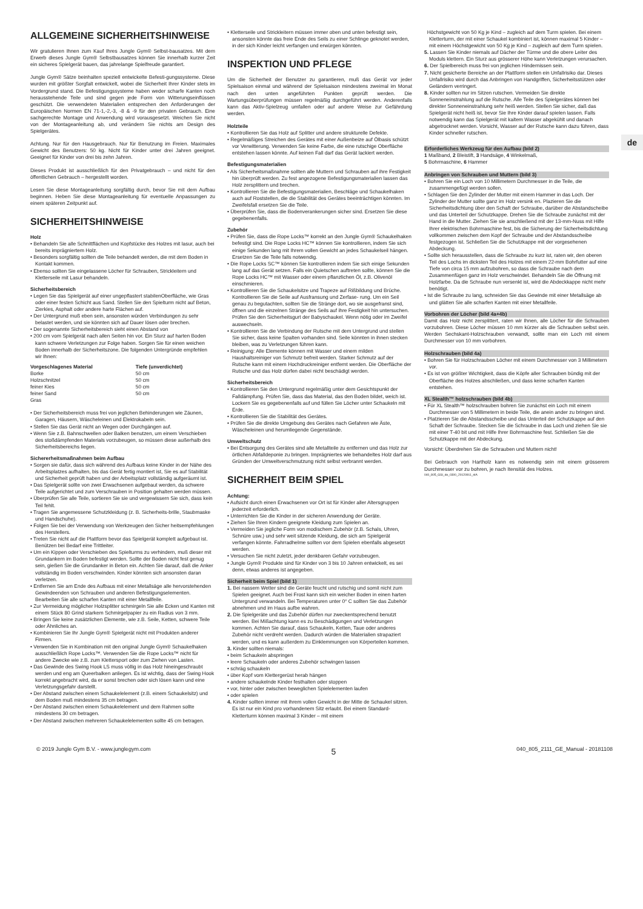de
ALLGEMEINE SICHERHEITSHINWEISE
Wir gratulieren Ihnen zum Kauf Ihres Jungle Gym® Selbst-bausatzes. Mit dem Erwerb dieses Jungle Gym® Selbstbausatzes können Sie innerhalb kurzer Zeit ein sicheres Spielgerät bauen, das jahrelange Spielfreude garantiert.
Jungle Gym® Sätze beinhalten speziell entwickelte Befesti-gungssysteme. Diese wurden mit größter Sorgfalt entwickelt, wobei die Sicherheit Ihrer Kinder stets im Vordergrund stand. Die Befestigungssysteme haben weder scharfe Kanten noch herausstehende Teile und sind gegen jede Form von Witterungseinflüssen geschützt. Die verwendeten Materialien entsprechen den Anforderungen der Europäischen Normen EN 71-1,-2,-3, -8 & -9 für den privaten Gebrauch. Eine sachgerechte Montage und Anwendung wird vorausgesetzt. Weichen Sie nicht von der Montageanleitung ab, und verändern Sie nichts am Design des Spielgerätes.
Achtung. Nur für den Hausgebrauch. Nur für Benutzung im Freien. Maximales Gewicht des Benutzers: 50 kg. Nicht für Kinder unter drei Jahren geeignet. Geeignet für Kinder von drei bis zehn Jahren.
Dieses Produkt ist ausschließlich für den Privatgebrauch – und nicht für den öffentlichen Gebrauch – hergestellt worden.
Lesen Sie diese Montageanleitung sorgfältig durch, bevor Sie mit dem Aufbau beginnen. Heben Sie diese Montageanleitung für eventuelle Anpassungen zu einem späteren Zeitpunkt auf.
SICHERHEITSHINWEISE
Holz
• Behandeln Sie alle Schnittflächen und Kopfstücke des Holzes mit lasur, auch bei bereits imprägniertem Holz.
• Besonders sorgfältig sollten die Teile behandelt werden, die mit dem Boden in Kontakt kommen.
• Ebenso sollten Sie eingelassene Löcher für Schrauben, Strickleitern und Kletterseile mit Lasur behandeln.
Sicherheitsbereich
• Legen Sie das Spielgerät auf einer ungepflastert stabilenOberfläche, wie Gras oder einer festen Schicht aus Sand. Stellen Sie den Spielturm nicht auf Beton, Zierkies, Asphalt oder andere harte Flächen auf.
• Der Untergrund muß eben sein, ansonsten würden Verbindungen zu sehr belastet werden, und sie könnten sich auf Dauer lösen oder brechen.
• Der sogenannte Sicherheitsbereich sieht einen Abstand von
• 200 cm vom Spielgerät nach allen Seiten hin vor. Ein Sturz auf harten Boden kann schwere Verletzungen zur Folge haben. Sorgen Sie für einen weichen Boden innerhalb der Sicherheitszone. Die folgenden Untergründe empfehlen wir Ihnen:
| Vorgeschlagenes Material | Tiefe (unverdichtet) |
| --- | --- |
| Borke | 50 cm |
| Holzschnitzel | 50 cm |
| feiner Kies | 50 cm |
| feiner Sand | 50 cm |
| Gras | |
• Der Sicherheitsbereich muss frei von jeglichen Behinderungen wie Zäunen, Garagen, Häusern, Wäscheleinen und Elektrokabeln sein.
• Stellen Sie das Gerät nicht an Wegen oder Durchgängen auf.
• Wenn Sie z.B. Bahnschwellen oder Balken benutzen, um einem Verschieben des stoßdämpfenden Materials vorzubeugen, so müssen diese außerhalb des Sicherheitsbereichs liegen.
Sichererheitsmaßnahmen beim Aufbau
• Sorgen sie dafür, dass sich während des Aufbaus keine Kinder in der Nähe des Arbeitsplatzes aufhalten, bis das Gerät fertig montiert ist, Sie es auf Stabilität und Sicherheit geprüft haben und der Arbeitsplatz vollständig aufgeräumt ist.
• Das Spielgerät sollte von zwei Erwachsenen aufgebaut werden, da schwere Teile aufgerichtet und zum Verschrauben in Position gehalten werden müssen.
• Überprüfen Sie alle Teile, sortieren Sie sie und vergewissern Sie sich, dass kein Teil fehlt.
• Tragen Sie angemessene Schutzkleidung (z. B. Sicherheits-brille, Staubmaske und Handschuhe).
• Folgen Sie bei der Verwendung von Werkzeugen den Sicher heitsempfehlungen des Herstellers.
• Treten Sie nicht auf die Plattform bevor das Spielgerät komplett aufgebaut ist. Benützen bei Bedarf eine Trittleiter.
• Um ein Kippen oder Verschieben des Spielturms zu verhindern, muß dieser mit Grundankern im Boden befestigt werden. Sollte der Boden nicht fest genug sein, gießen Sie die Grundanker in Beton ein. Achten Sie darauf, daß die Anker vollständig im Boden verschwinden. Kinder könnten sich ansonsten daran verletzen.
• Entfernen Sie am Ende des Aufbaus mit einer Metallsäge alle hervorstehenden Gewindeenden von Schrauben und anderen Befestigungselementen. Bearbeiten Sie alle scharfen Kanten mit einer Metallfeile.
• Zur Vermeidung möglicher Holzsplitter schmirgeln Sie alle Ecken und Kanten mit einem Stück 80 Grind starkem Schmirgelpapier zu ein Radius von 3 mm.
• Bringen Sie keine zusätzlichen Elemente, wie z.B. Seile, Ketten, schwere Teile oder Ähnliches an.
• Kombinieren Sie Ihr Jungle Gym® Spielgerät nicht mit Produkten anderer Firmen.
• Verwenden Sie in Kombination mit den original Jungle Gym® Schaukelhaken ausschließlich Rope Locks™. Verwenden Sie die Rope Locks™ nicht für andere Zwecke wie z.B. zum Klettersport oder zum Ziehen von Lasten.
• Das Gewinde des Swing Hook LS muss völlig in das Holz hineingeschraubt werden und eng am Queerbalken anliegen. Es ist wichtig, dass der Swing Hook korrekt angebracht wird, da er sonst brechen oder sich lösen kann und eine Verletzungsgefahr darstellt.
• Der Abstand zwischen einem Schaukelelement (z.B. einem Schaukelsitz) und dem Boden muß mindestens 35 cm betragen.
• Der Abstand zwischen einem Schaukelelement und dem Rahmen sollte mindestens 30 cm betragen.
• Der Abstand zwischen mehreren Schaukelelementen sollte 45 cm betragen.
• Kletterseile und Strickleitern müssen immer oben und unten befestigt sein, ansonsten könnte das freie Ende des Seils zu einer Schlinge geknotet werden, in der sich Kinder leicht verfangen und erwürgen könnten.
INSPEKTION UND PFLEGE
Um die Sicherheit der Benutzer zu garantieren, muß das Gerät vor jeder Spielsaison einmal und während der Spielsaison mindestens zweimal im Monat nach den unten angeführten Punkten geprüft werden. Die Wartungsüberprüfungen müssen regelmäßig durchgeführt werden. Anderenfalls kann das Aktiv-Spielzeug umfallen oder auf andere Weise zur Gefährdung werden.
Holzteile
• Kontrollieren Sie das Holz auf Splitter und andere strukturelle Defekte.
• Regelmäßiges Streichen des Gerätes mit einer Außenbeize auf Ölbasis schützt vor Verwitterung. Verwenden Sie keine Farbe, die eine rutschige Oberfläche entstehen lassen könnte. Auf keinen Fall darf das Gerät lackiert werden.
Befestigungsmaterialien
• Als Sicherheitsmaßnahme sollten alle Muttern und Schrauben auf ihre Festigkeit hin überprüft werden. Zu fest angezogene Befestigungsmaterialien lassen das Holz zersplittern und brechen.
• Kontrollieren Sie die Befestigungsmaterialien, Beschläge und Schaukelhaken auch auf Roststellen, die die Stabilität des Gerätes beeinträchtigen könnten. Im Zweifelsfall ersetzen Sie die Teile.
• Überprüfen Sie, dass die Bodenverankerungen sicher sind. Ersetzen Sie diese gegebenenfalls.
Zubehör
• Prüfen Sie, dass die Rope Locks™ korrekt an den Jungle Gym® Schaukelhaken befestigt sind. Die Rope Locks HC™ können Sie kontrollieren, indem Sie sich einige Sekunden lang mit Ihrem vollen Gewicht an jedes Schaukelseil hängen. Ersetzen Sie die Teile falls notwendig.
• Die Rope Locks SC™ können Sie kontrollieren indem Sie sich einige Sekunden lang auf das Gerät setzen. Falls ein Quietschen auftreten sollte, können Sie die Rope Locks HC™ mit Wasser oder einem pflanzlichen Öl, z.B. Olivenöl einschmieren.
• Kontrollieren Sie die Schaukelsitze und Trapeze auf Rißbildung und Brüche. Kontrollieren Sie die Seile auf Ausfransung und Zerfase- rung. Um ein Seil genau zu begutachten, sollten Sie die Stränge dort, wo sie ausgefranst sind, öffnen und die einzelnen Stränge des Seils auf ihre Festigkeit hin untersuchen. Prüfen Sie den Sicherheitsgurt der Babyschaukel. Wenn nötig oder im Zweifel auswechseln.
• Kontrollieren Sie die Verbindung der Rutsche mit dem Untergrund und stellen Sie sicher, dass keine Spalten vorhanden sind. Seile könnten in ihnen stecken bleiben, was zu Verletzungen führen kann.
• Reinigung: Alle Elemente können mit Wasser und einem milden Haushaltsreiniger von Schmutz befreit werden. Starker Schmutz auf der Rutsche kann mit einem Hochdruckreiniger entfernt werden. Die Oberfläche der Rutsche und das Holz dürfen dabei nicht beschädigt werden.
Sicherheitsbereich
• Kontrollieren Sie den Untergrund regelmäßig unter dem Gesichtspunkt der Falldämpfung. Prüfen Sie, dass das Material, das den Boden bildet, weich ist. Lockern Sie es gegebenenfalls auf und füllen Sie Löcher unter Schaukeln mit Erde.
• Kontrollieren Sie die Stabilität des Gerätes.
• Prüfen Sie die direkte Umgebung des Gerätes nach Gefahren wie Äste, Wäscheleinen und herumliegende Gegenstände.
Umweltschutz
• Bei Entsorgung des Gerätes sind alle Metallteile zu entfernen und das Holz zur örtlichen Abfalldeponie zu bringen. Imprägniertes wie behandeltes Holz darf aus Gründen der Umweltverschmutzung nicht selbst verbrannt werden.
SICHERHEIT BEIM SPIEL
Achtung:
• Aufsicht durch einen Erwachsenen vor Ort ist für Kinder aller Altersgruppen jederzeit erforderlich.
• Unterrichten Sie die Kinder in der sicheren Anwendung der Geräte.
• Ziehen Sie Ihren Kindern geeignete Kleidung zum Spielen an.
• Vermeiden Sie jegliche Form von modischem Zubehör (z.B. Schals, Uhren, Schnüre usw.) und sehr weit sitzende Kleidung, die sich am Spielgerät verfangen könnte. Fahrradhelme sollten vor dem Spielen ebenfalls abgesetzt werden.
• Versuchen Sie nicht zuletzt, jeder denkbaren Gefahr vorzubeugen.
• Jungle Gym® Produkte sind für Kinder von 3 bis 10 Jahren entwickelt, es sei denn, etwas anderes ist angegeben.
Sicherheit beim Spiel (bild 1)
1. Bei nassem Wetter sind die Geräte feucht und rutschig und somit nicht zum Spielen geeignet. Auch bei Frost kann sich ein weicher Boden in einen harten Untergrund verwandeln. Bei Temperaturen unter 0° C sollten Sie das Zubehör abnehmen und im Haus aufbe wahren.
2. Die Spielgeräte und das Zubehör dürfen nur zweckentsprechend benutzt werden. Bei Mißachtung kann es zu Beschädigungen und Verletzungen kommen. Achten Sie darauf, dass Schaukeln, Ketten, Taue oder anderes Zubehör nicht verdreht werden. Dadurch würden die Materialien strapaziert werden, und es kann außerdem zu Einklemmungen von Körperteilen kommen.
3. Kinder sollten niemals:
• beim Schaukeln abspringen
• leere Schaukeln oder anderes Zubehör schwingen lassen
• schräg schaukeln
• über Kopf vom Klettergerüst herab hängen
• andere schaukelnde Kinder festhalten oder stoppen
• vor, hinter oder zwischen beweglichen Spielelementen laufen
• oder spielen
4. Kinder sollten immer mit ihrem vollen Gewicht in der Mitte de Schaukel sitzen. Es ist nur ein Kind pro vorhandenem Sitz erlaubt. Bei einem Standard-Kletterturm können maximal 3 Kinder – mit einem
Höchstgewicht von 50 Kg je Kind – zugleich auf dem Turm spielen. Bei einem Kletterturm, der mit einer Schaukel kombiniert ist, können maximal 5 Kinder – mit einem Höchstgewicht von 50 Kg je Kind – zugleich auf dem Turm spielen.
5. Lassen Sie Kinder niemals auf Dächer der Türme und die obere Leiter des Moduls klettern. Ein Sturz aus grösserer Höhe kann Verletzungen verursachen.
6. Der Spielbereich muss frei von jeglichen Hindernissen sein.
7. Nicht gesicherte Bereiche an der Plattform stellen ein Unfallrisiko dar. Dieses Unfallrisiko wird durch das Anbringen von Handgriffen, Sicherheitsstützen oder Geländern verringert.
8. Kinder sollten nur im Sitzen rutschen. Vermeiden Sie direkte Sonneneinstrahlung auf die Rutsche. Alle Teile des Spielgerätes können bei direkter Sonneneinstrahlung sehr heiß werden. Stellen Sie sicher, daß das Spielgerät nicht heiß ist, bevor Sie Ihre Kinder darauf spielen lassen. Falls notwendig kann das Spielgerät mit kaltem Wasser abgekühlt und danach abgetrocknet werden. Vorsicht, Wasser auf der Rutsche kann dazu führen, dass Kinder schneller rutschen.
Erforderliches Werkzeug für den Aufbau (bild 2)
1 Maßband, 2 Bleistift, 3 Handsäge, 4 Winkelmaß,
5 Bohrmaschine, 6 Hammer
Anbringen von Schrauben und Muttern (bild 3)
• Bohren Sie ein Loch von 10 Millimetern Durchmesser in die Teile, die zusammengefügt werden sollen.
• Schlagen Sie den Zylinder der Mutter mit einem Hammer in das Loch. Der Zylinder der Mutter sollte ganz im Holz versink en. Plazieren Sie die Sicherheitsdichtung über den Schaft der Schraube, darüber die Abstandscheibe und das Unterteil der Schutzkappe. Drehen Sie die Schraube zunächst mit der Hand in die Mutter. Ziehen Sie sie anschließend mit der 13-mm-Nuss mit Hilfe Ihrer elektrischen Bohrmaschine fest, bis die Sicherung der Sicherheitsdichtung vollkommen zwischen dem Kopf der Schraube und der Abstandsscheibe festgezogen ist. Schließen Sie die Schutzkappe mit der vorgesehenen Abdeckung.
• Sollte sich herausstellen, dass die Schraube zu kurz ist, raten wir, den oberen Teil des Lochs im dicksten Teil des Holzes mit einem 22-mm Bohrfutter auf eine Tiefe von circa 15 mm aufzubohren, so dass die Schraube nach dem Zusammenfügen ganz im Holz verschwindet. Behandeln Sie die Öffnung mit Holzfarbe. Da die Schraube nun versenkt ist, wird die Abdeckkappe nicht mehr benötigt.
• Ist die Schraube zu lang, schneiden Sie das Gewinde mit einer Metallsäge ab und glätten Sie alle scharfen Kanten mit einer Metallfeile.
Vorbohren der Löcher (bild 4a+4b)
Damit das Holz nicht zersplittert, raten wir Ihnen, alle Löcher für die Schrauben vorzubohren. Diese Löcher müssen 10 mm kürzer als die Schrauben selbst sein. Werden Sechskant-Holzschrauben verwandt, sollte man ein Loch mit einem Durchmesser von 10 mm vorbohren.
Holzschrauben (bild 4a)
• Bohren Sie für Holzschrauben Löcher mit einem Durchmesser von 3 Millimetern vor.
• Es ist von größter Wichtigkeit, dass die Köpfe aller Schrauben bündig mit der Oberfläche des Holzes abschließen, und dass keine scharfen Kanten entstehen.
XL Stealth™ holzschrauben (bild 4b)
• Für XL Stealth™ holzschrauben bohren Sie zunächst ein Loch mit einem Durchmesser von 5 Millimetern in beide Teile, die anein ander zu bringen sind.
• Platzieren Sie die Abstandsscheibe und das Unterteil der Schutzkappe auf den Schaft der Schraube. Stecken Sie die Schraube in das Loch und ziehen Sie sie mit einer T-40 bit und mit Hilfe Ihrer Bohrmaschine fest. Schließen Sie die Schutzkappe mit der Abdeckung.
Vorsicht: Überdrehen Sie die Schrauben und Muttern nicht!
Bei Gebrauch von Hartholz kann es notwendig sein mit einem grösserem Durchmesser vor zu bohren, je nach Itensität des Holzes.
040_805_GSI_de_0300_20120911_nlA
© 2019 Jungle Gym B.V. - www.junglegym.com 5 040_805_2111_GE_Manual - 20181108